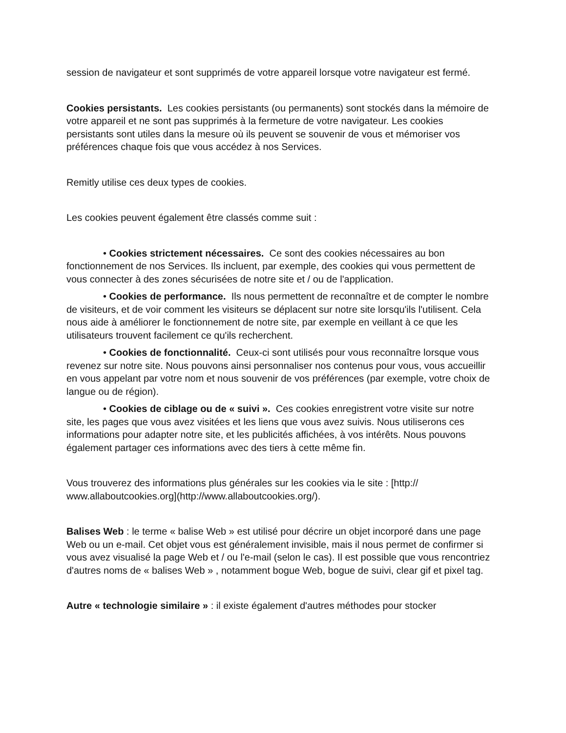session de navigateur et sont supprimés de votre appareil lorsque votre navigateur est fermé.
Cookies persistants. Les cookies persistants (ou permanents) sont stockés dans la mémoire de votre appareil et ne sont pas supprimés à la fermeture de votre navigateur. Les cookies persistants sont utiles dans la mesure où ils peuvent se souvenir de vous et mémoriser vos préférences chaque fois que vous accédez à nos Services.
Remitly utilise ces deux types de cookies.
Les cookies peuvent également être classés comme suit :
• Cookies strictement nécessaires. Ce sont des cookies nécessaires au bon fonctionnement de nos Services. Ils incluent, par exemple, des cookies qui vous permettent de vous connecter à des zones sécurisées de notre site et / ou de l'application.
• Cookies de performance. Ils nous permettent de reconnaître et de compter le nombre de visiteurs, et de voir comment les visiteurs se déplacent sur notre site lorsqu'ils l'utilisent. Cela nous aide à améliorer le fonctionnement de notre site, par exemple en veillant à ce que les utilisateurs trouvent facilement ce qu'ils recherchent.
• Cookies de fonctionnalité. Ceux-ci sont utilisés pour vous reconnaître lorsque vous revenez sur notre site. Nous pouvons ainsi personnaliser nos contenus pour vous, vous accueillir en vous appelant par votre nom et nous souvenir de vos préférences (par exemple, votre choix de langue ou de région).
• Cookies de ciblage ou de « suivi ». Ces cookies enregistrent votre visite sur notre site, les pages que vous avez visitées et les liens que vous avez suivis. Nous utiliserons ces informations pour adapter notre site, et les publicités affichées, à vos intérêts. Nous pouvons également partager ces informations avec des tiers à cette même fin.
Vous trouverez des informations plus générales sur les cookies via le site : [http://
www.allaboutcookies.org](http://www.allaboutcookies.org/).
Balises Web : le terme « balise Web » est utilisé pour décrire un objet incorporé dans une page Web ou un e-mail. Cet objet vous est généralement invisible, mais il nous permet de confirmer si vous avez visualisé la page Web et / ou l'e-mail (selon le cas). Il est possible que vous rencontriez d'autres noms de « balises Web » , notamment bogue Web, bogue de suivi, clear gif et pixel tag.
Autre « technologie similaire » : il existe également d'autres méthodes pour stocker